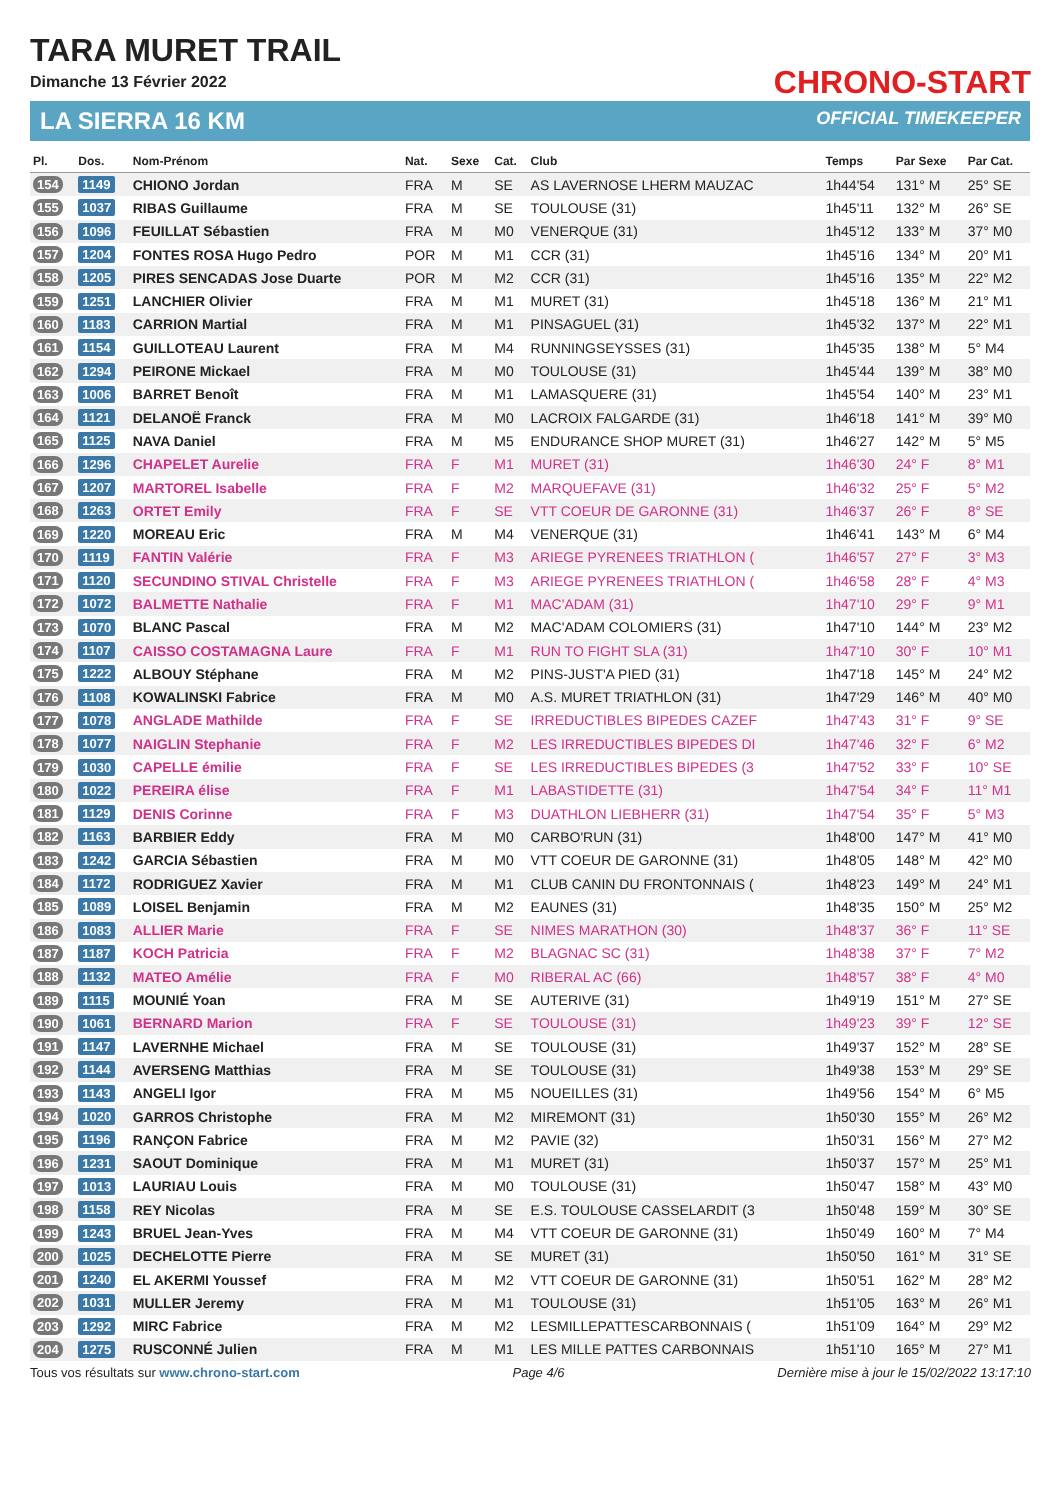TARA MURET TRAIL
Dimanche 13 Février 2022
LA SIERRA 16 KM
CHRONO-START
OFFICIAL TIMEKEEPER
| Pl. | Dos. | Nom-Prénom | Nat. | Sexe | Cat. | Club | Temps | Par Sexe | Par Cat. |
| --- | --- | --- | --- | --- | --- | --- | --- | --- | --- |
| 154 | 1149 | CHIONO Jordan | FRA | M | SE | AS LAVERNOSE LHERM MAUZAC | 1h44'54 | 131° M | 25° SE |
| 155 | 1037 | RIBAS Guillaume | FRA | M | SE | TOULOUSE (31) | 1h45'11 | 132° M | 26° SE |
| 156 | 1096 | FEUILLAT Sébastien | FRA | M | M0 | VENERQUE (31) | 1h45'12 | 133° M | 37° M0 |
| 157 | 1204 | FONTES ROSA Hugo Pedro | POR | M | M1 | CCR (31) | 1h45'16 | 134° M | 20° M1 |
| 158 | 1205 | PIRES SENCADAS Jose Duarte | POR | M | M2 | CCR (31) | 1h45'16 | 135° M | 22° M2 |
| 159 | 1251 | LANCHIER Olivier | FRA | M | M1 | MURET (31) | 1h45'18 | 136° M | 21° M1 |
| 160 | 1183 | CARRION Martial | FRA | M | M1 | PINSAGUEL (31) | 1h45'32 | 137° M | 22° M1 |
| 161 | 1154 | GUILLOTEAU Laurent | FRA | M | M4 | RUNNINGSEYSSES (31) | 1h45'35 | 138° M | 5° M4 |
| 162 | 1294 | PEIRONE Mickael | FRA | M | M0 | TOULOUSE (31) | 1h45'44 | 139° M | 38° M0 |
| 163 | 1006 | BARRET Benoît | FRA | M | M1 | LAMASQUERE (31) | 1h45'54 | 140° M | 23° M1 |
| 164 | 1121 | DELANOË Franck | FRA | M | M0 | LACROIX FALGARDE (31) | 1h46'18 | 141° M | 39° M0 |
| 165 | 1125 | NAVA Daniel | FRA | M | M5 | ENDURANCE SHOP MURET (31) | 1h46'27 | 142° M | 5° M5 |
| 166 | 1296 | CHAPELET Aurelie | FRA | F | M1 | MURET (31) | 1h46'30 | 24° F | 8° M1 |
| 167 | 1207 | MARTOREL Isabelle | FRA | F | M2 | MARQUEFAVE (31) | 1h46'32 | 25° F | 5° M2 |
| 168 | 1263 | ORTET Emily | FRA | F | SE | VTT COEUR DE GARONNE (31) | 1h46'37 | 26° F | 8° SE |
| 169 | 1220 | MOREAU Eric | FRA | M | M4 | VENERQUE (31) | 1h46'41 | 143° M | 6° M4 |
| 170 | 1119 | FANTIN Valérie | FRA | F | M3 | ARIEGE PYRENEES TRIATHLON ( | 1h46'57 | 27° F | 3° M3 |
| 171 | 1120 | SECUNDINO STIVAL Christelle | FRA | F | M3 | ARIEGE PYRENEES TRIATHLON ( | 1h46'58 | 28° F | 4° M3 |
| 172 | 1072 | BALMETTE Nathalie | FRA | F | M1 | MAC'ADAM (31) | 1h47'10 | 29° F | 9° M1 |
| 173 | 1070 | BLANC Pascal | FRA | M | M2 | MAC'ADAM COLOMIERS (31) | 1h47'10 | 144° M | 23° M2 |
| 174 | 1107 | CAISSO COSTAMAGNA Laure | FRA | F | M1 | RUN TO FIGHT SLA (31) | 1h47'10 | 30° F | 10° M1 |
| 175 | 1222 | ALBOUY Stéphane | FRA | M | M2 | PINS-JUST'A PIED (31) | 1h47'18 | 145° M | 24° M2 |
| 176 | 1108 | KOWALINSKI Fabrice | FRA | M | M0 | A.S. MURET TRIATHLON (31) | 1h47'29 | 146° M | 40° M0 |
| 177 | 1078 | ANGLADE Mathilde | FRA | F | SE | IRREDUCTIBLES BIPEDES CAZEF | 1h47'43 | 31° F | 9° SE |
| 178 | 1077 | NAIGLIN Stephanie | FRA | F | M2 | LES IRREDUCTIBLES BIPEDES DI | 1h47'46 | 32° F | 6° M2 |
| 179 | 1030 | CAPELLE émilie | FRA | F | SE | LES IRREDUCTIBLES BIPEDES (3 | 1h47'52 | 33° F | 10° SE |
| 180 | 1022 | PEREIRA élise | FRA | F | M1 | LABASTIDETTE (31) | 1h47'54 | 34° F | 11° M1 |
| 181 | 1129 | DENIS Corinne | FRA | F | M3 | DUATHLON LIEBHERR (31) | 1h47'54 | 35° F | 5° M3 |
| 182 | 1163 | BARBIER Eddy | FRA | M | M0 | CARBO'RUN (31) | 1h48'00 | 147° M | 41° M0 |
| 183 | 1242 | GARCIA Sébastien | FRA | M | M0 | VTT COEUR DE GARONNE (31) | 1h48'05 | 148° M | 42° M0 |
| 184 | 1172 | RODRIGUEZ Xavier | FRA | M | M1 | CLUB CANIN DU FRONTONNAIS ( | 1h48'23 | 149° M | 24° M1 |
| 185 | 1089 | LOISEL Benjamin | FRA | M | M2 | EAUNES (31) | 1h48'35 | 150° M | 25° M2 |
| 186 | 1083 | ALLIER Marie | FRA | F | SE | NIMES MARATHON (30) | 1h48'37 | 36° F | 11° SE |
| 187 | 1187 | KOCH Patricia | FRA | F | M2 | BLAGNAC SC (31) | 1h48'38 | 37° F | 7° M2 |
| 188 | 1132 | MATEO Amélie | FRA | F | M0 | RIBERAL AC (66) | 1h48'57 | 38° F | 4° M0 |
| 189 | 1115 | MOUNIÉ Yoan | FRA | M | SE | AUTERIVE (31) | 1h49'19 | 151° M | 27° SE |
| 190 | 1061 | BERNARD Marion | FRA | F | SE | TOULOUSE (31) | 1h49'23 | 39° F | 12° SE |
| 191 | 1147 | LAVERNHE Michael | FRA | M | SE | TOULOUSE (31) | 1h49'37 | 152° M | 28° SE |
| 192 | 1144 | AVERSENG Matthias | FRA | M | SE | TOULOUSE (31) | 1h49'38 | 153° M | 29° SE |
| 193 | 1143 | ANGELI Igor | FRA | M | M5 | NOUEILLES (31) | 1h49'56 | 154° M | 6° M5 |
| 194 | 1020 | GARROS Christophe | FRA | M | M2 | MIREMONT (31) | 1h50'30 | 155° M | 26° M2 |
| 195 | 1196 | RANÇON Fabrice | FRA | M | M2 | PAVIE (32) | 1h50'31 | 156° M | 27° M2 |
| 196 | 1231 | SAOUT Dominique | FRA | M | M1 | MURET (31) | 1h50'37 | 157° M | 25° M1 |
| 197 | 1013 | LAURIAU Louis | FRA | M | M0 | TOULOUSE (31) | 1h50'47 | 158° M | 43° M0 |
| 198 | 1158 | REY Nicolas | FRA | M | SE | E.S. TOULOUSE CASSELARDIT (3 | 1h50'48 | 159° M | 30° SE |
| 199 | 1243 | BRUEL Jean-Yves | FRA | M | M4 | VTT COEUR DE GARONNE (31) | 1h50'49 | 160° M | 7° M4 |
| 200 | 1025 | DECHELOTTE Pierre | FRA | M | SE | MURET (31) | 1h50'50 | 161° M | 31° SE |
| 201 | 1240 | EL AKERMI Youssef | FRA | M | M2 | VTT COEUR DE GARONNE (31) | 1h50'51 | 162° M | 28° M2 |
| 202 | 1031 | MULLER Jeremy | FRA | M | M1 | TOULOUSE (31) | 1h51'05 | 163° M | 26° M1 |
| 203 | 1292 | MIRC Fabrice | FRA | M | M2 | LESMILLEPATTESCARBONNAIS ( | 1h51'09 | 164° M | 29° M2 |
| 204 | 1275 | RUSCONNÉ Julien | FRA | M | M1 | LES MILLE PATTES CARBONNAIS | 1h51'10 | 165° M | 27° M1 |
Tous vos résultats sur www.chrono-start.com Page 4/6 Dernière mise à jour le 15/02/2022 13:17:10